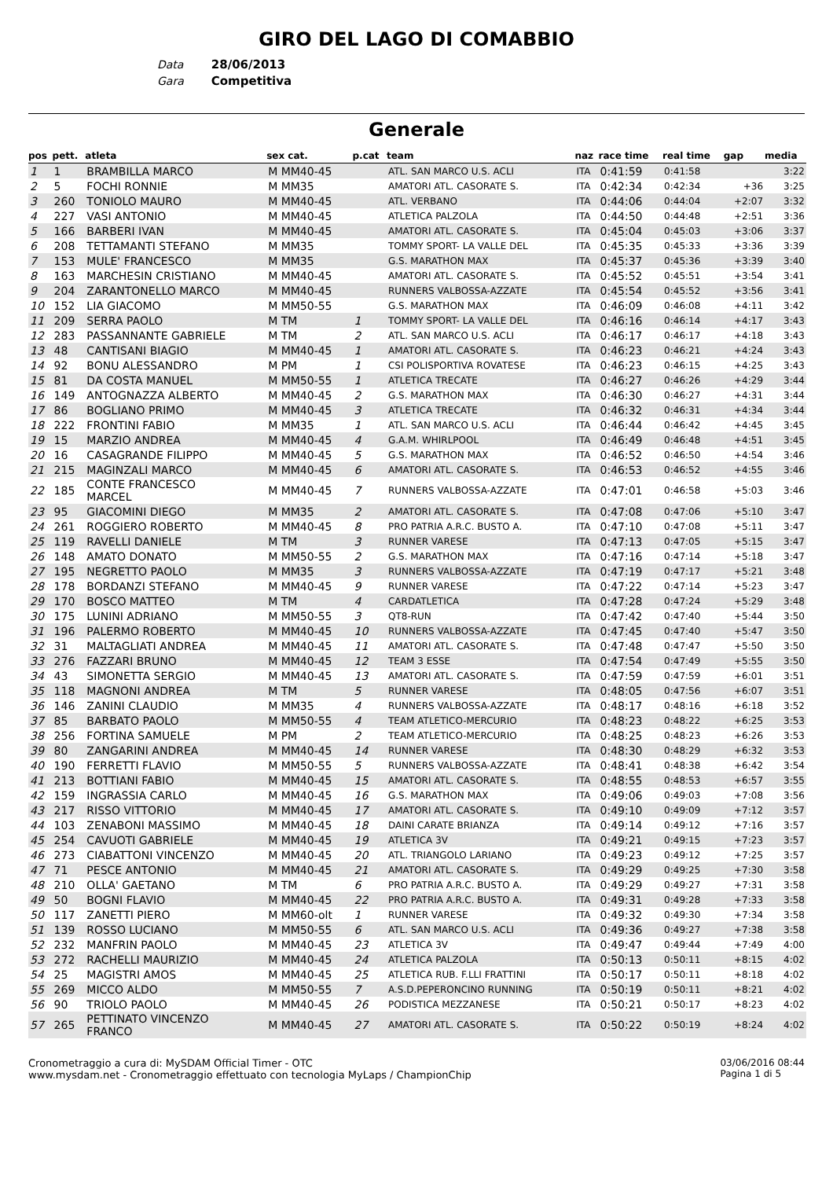GIRO DEL LAGO DI COMABBIO
Data 28/06/2013
Gara Competitiva
Generale
| pos | pett. | atleta | sex cat. | p.cat | team | naz | race time | real time | gap | media |
| --- | --- | --- | --- | --- | --- | --- | --- | --- | --- | --- |
| 1 | 1 | BRAMBILLA MARCO | M MM40-45 | | ATL. SAN MARCO U.S. ACLI | ITA | 0:41:59 | 0:41:58 | | 3:22 |
| 2 | 5 | FOCHI RONNIE | M MM35 | | AMATORI ATL. CASORATE S. | ITA | 0:42:34 | 0:42:34 | +36 | 3:25 |
| 3 | 260 | TONIOLO MAURO | M MM40-45 | | ATL. VERBANO | ITA | 0:44:06 | 0:44:04 | +2:07 | 3:32 |
| 4 | 227 | VASI ANTONIO | M MM40-45 | | ATLETICA PALZOLA | ITA | 0:44:50 | 0:44:48 | +2:51 | 3:36 |
| 5 | 166 | BARBERI IVAN | M MM40-45 | | AMATORI ATL. CASORATE S. | ITA | 0:45:04 | 0:45:03 | +3:06 | 3:37 |
| 6 | 208 | TETTAMANTI STEFANO | M MM35 | | TOMMY SPORT- LA VALLE DEL | ITA | 0:45:35 | 0:45:33 | +3:36 | 3:39 |
| 7 | 153 | MULE' FRANCESCO | M MM35 | | G.S. MARATHON MAX | ITA | 0:45:37 | 0:45:36 | +3:39 | 3:40 |
| 8 | 163 | MARCHESIN CRISTIANO | M MM40-45 | | AMATORI ATL. CASORATE S. | ITA | 0:45:52 | 0:45:51 | +3:54 | 3:41 |
| 9 | 204 | ZARANTONELLO MARCO | M MM40-45 | | RUNNERS VALBOSSA-AZZATE | ITA | 0:45:54 | 0:45:52 | +3:56 | 3:41 |
| 10 | 152 | LIA GIACOMO | M MM50-55 | | G.S. MARATHON MAX | ITA | 0:46:09 | 0:46:08 | +4:11 | 3:42 |
| 11 | 209 | SERRA PAOLO | M TM | 1 | TOMMY SPORT- LA VALLE DEL | ITA | 0:46:16 | 0:46:14 | +4:17 | 3:43 |
| 12 | 283 | PASSANNANTE GABRIELE | M TM | 2 | ATL. SAN MARCO U.S. ACLI | ITA | 0:46:17 | 0:46:17 | +4:18 | 3:43 |
| 13 | 48 | CANTISANI BIAGIO | M MM40-45 | 1 | AMATORI ATL. CASORATE S. | ITA | 0:46:23 | 0:46:21 | +4:24 | 3:43 |
| 14 | 92 | BONU ALESSANDRO | M PM | 1 | CSI POLISPORTIVA ROVATESE | ITA | 0:46:23 | 0:46:15 | +4:25 | 3:43 |
| 15 | 81 | DA COSTA MANUEL | M MM50-55 | 1 | ATLETICA TRECATE | ITA | 0:46:27 | 0:46:26 | +4:29 | 3:44 |
| 16 | 149 | ANTOGNAZZA ALBERTO | M MM40-45 | 2 | G.S. MARATHON MAX | ITA | 0:46:30 | 0:46:27 | +4:31 | 3:44 |
| 17 | 86 | BOGLIANO PRIMO | M MM40-45 | 3 | ATLETICA TRECATE | ITA | 0:46:32 | 0:46:31 | +4:34 | 3:44 |
| 18 | 222 | FRONTINI FABIO | M MM35 | 1 | ATL. SAN MARCO U.S. ACLI | ITA | 0:46:44 | 0:46:42 | +4:45 | 3:45 |
| 19 | 15 | MARZIO ANDREA | M MM40-45 | 4 | G.A.M. WHIRLPOOL | ITA | 0:46:49 | 0:46:48 | +4:51 | 3:45 |
| 20 | 16 | CASAGRANDE FILIPPO | M MM40-45 | 5 | G.S. MARATHON MAX | ITA | 0:46:52 | 0:46:50 | +4:54 | 3:46 |
| 21 | 215 | MAGINZALI MARCO | M MM40-45 | 6 | AMATORI ATL. CASORATE S. | ITA | 0:46:53 | 0:46:52 | +4:55 | 3:46 |
| 22 | 185 | CONTE FRANCESCO MARCEL | M MM40-45 | 7 | RUNNERS VALBOSSA-AZZATE | ITA | 0:47:01 | 0:46:58 | +5:03 | 3:46 |
| 23 | 95 | GIACOMINI DIEGO | M MM35 | 2 | AMATORI ATL. CASORATE S. | ITA | 0:47:08 | 0:47:06 | +5:10 | 3:47 |
| 24 | 261 | ROGGIERO ROBERTO | M MM40-45 | 8 | PRO PATRIA A.R.C. BUSTO A. | ITA | 0:47:10 | 0:47:08 | +5:11 | 3:47 |
| 25 | 119 | RAVELLI DANIELE | M TM | 3 | RUNNER VARESE | ITA | 0:47:13 | 0:47:05 | +5:15 | 3:47 |
| 26 | 148 | AMATO DONATO | M MM50-55 | 2 | G.S. MARATHON MAX | ITA | 0:47:16 | 0:47:14 | +5:18 | 3:47 |
| 27 | 195 | NEGRETTO PAOLO | M MM35 | 3 | RUNNERS VALBOSSA-AZZATE | ITA | 0:47:19 | 0:47:17 | +5:21 | 3:48 |
| 28 | 178 | BORDANZI STEFANO | M MM40-45 | 9 | RUNNER VARESE | ITA | 0:47:22 | 0:47:14 | +5:23 | 3:47 |
| 29 | 170 | BOSCO MATTEO | M TM | 4 | CARDATLETICA | ITA | 0:47:28 | 0:47:24 | +5:29 | 3:48 |
| 30 | 175 | LUNINI ADRIANO | M MM50-55 | 3 | QT8-RUN | ITA | 0:47:42 | 0:47:40 | +5:44 | 3:50 |
| 31 | 196 | PALERMO ROBERTO | M MM40-45 | 10 | RUNNERS VALBOSSA-AZZATE | ITA | 0:47:45 | 0:47:40 | +5:47 | 3:50 |
| 32 | 31 | MALTAGLIATI ANDREA | M MM40-45 | 11 | AMATORI ATL. CASORATE S. | ITA | 0:47:48 | 0:47:47 | +5:50 | 3:50 |
| 33 | 276 | FAZZARI BRUNO | M MM40-45 | 12 | TEAM 3 ESSE | ITA | 0:47:54 | 0:47:49 | +5:55 | 3:50 |
| 34 | 43 | SIMONETTA SERGIO | M MM40-45 | 13 | AMATORI ATL. CASORATE S. | ITA | 0:47:59 | 0:47:59 | +6:01 | 3:51 |
| 35 | 118 | MAGNONI ANDREA | M TM | 5 | RUNNER VARESE | ITA | 0:48:05 | 0:47:56 | +6:07 | 3:51 |
| 36 | 146 | ZANINI CLAUDIO | M MM35 | 4 | RUNNERS VALBOSSA-AZZATE | ITA | 0:48:17 | 0:48:16 | +6:18 | 3:52 |
| 37 | 85 | BARBATO PAOLO | M MM50-55 | 4 | TEAM ATLETICO-MERCURIO | ITA | 0:48:23 | 0:48:22 | +6:25 | 3:53 |
| 38 | 256 | FORTINA SAMUELE | M PM | 2 | TEAM ATLETICO-MERCURIO | ITA | 0:48:25 | 0:48:23 | +6:26 | 3:53 |
| 39 | 80 | ZANGARINI ANDREA | M MM40-45 | 14 | RUNNER VARESE | ITA | 0:48:30 | 0:48:29 | +6:32 | 3:53 |
| 40 | 190 | FERRETTI FLAVIO | M MM50-55 | 5 | RUNNERS VALBOSSA-AZZATE | ITA | 0:48:41 | 0:48:38 | +6:42 | 3:54 |
| 41 | 213 | BOTTIANI FABIO | M MM40-45 | 15 | AMATORI ATL. CASORATE S. | ITA | 0:48:55 | 0:48:53 | +6:57 | 3:55 |
| 42 | 159 | INGRASSIA CARLO | M MM40-45 | 16 | G.S. MARATHON MAX | ITA | 0:49:06 | 0:49:03 | +7:08 | 3:56 |
| 43 | 217 | RISSO VITTORIO | M MM40-45 | 17 | AMATORI ATL. CASORATE S. | ITA | 0:49:10 | 0:49:09 | +7:12 | 3:57 |
| 44 | 103 | ZENABONI MASSIMO | M MM40-45 | 18 | DAINI CARATE BRIANZA | ITA | 0:49:14 | 0:49:12 | +7:16 | 3:57 |
| 45 | 254 | CAVUOTI GABRIELE | M MM40-45 | 19 | ATLETICA 3V | ITA | 0:49:21 | 0:49:15 | +7:23 | 3:57 |
| 46 | 273 | CIABATTONI VINCENZO | M MM40-45 | 20 | ATL. TRIANGOLO LARIANO | ITA | 0:49:23 | 0:49:12 | +7:25 | 3:57 |
| 47 | 71 | PESCE ANTONIO | M MM40-45 | 21 | AMATORI ATL. CASORATE S. | ITA | 0:49:29 | 0:49:25 | +7:30 | 3:58 |
| 48 | 210 | OLLA' GAETANO | M TM | 6 | PRO PATRIA A.R.C. BUSTO A. | ITA | 0:49:29 | 0:49:27 | +7:31 | 3:58 |
| 49 | 50 | BOGNI FLAVIO | M MM40-45 | 22 | PRO PATRIA A.R.C. BUSTO A. | ITA | 0:49:31 | 0:49:28 | +7:33 | 3:58 |
| 50 | 117 | ZANETTI PIERO | M MM60-olt | 1 | RUNNER VARESE | ITA | 0:49:32 | 0:49:30 | +7:34 | 3:58 |
| 51 | 139 | ROSSO LUCIANO | M MM50-55 | 6 | ATL. SAN MARCO U.S. ACLI | ITA | 0:49:36 | 0:49:27 | +7:38 | 3:58 |
| 52 | 232 | MANFRIN PAOLO | M MM40-45 | 23 | ATLETICA 3V | ITA | 0:49:47 | 0:49:44 | +7:49 | 4:00 |
| 53 | 272 | RACHELLI MAURIZIO | M MM40-45 | 24 | ATLETICA PALZOLA | ITA | 0:50:13 | 0:50:11 | +8:15 | 4:02 |
| 54 | 25 | MAGISTRI AMOS | M MM40-45 | 25 | ATLETICA RUB. F.LLI FRATTINI | ITA | 0:50:17 | 0:50:11 | +8:18 | 4:02 |
| 55 | 269 | MICCO ALDO | M MM50-55 | 7 | A.S.D.PEPERONCINO RUNNING | ITA | 0:50:19 | 0:50:11 | +8:21 | 4:02 |
| 56 | 90 | TRIOLO PAOLO | M MM40-45 | 26 | PODISTICA MEZZANESE | ITA | 0:50:21 | 0:50:17 | +8:23 | 4:02 |
| 57 | 265 | PETTINATO VINCENZO FRANCO | M MM40-45 | 27 | AMATORI ATL. CASORATE S. | ITA | 0:50:22 | 0:50:19 | +8:24 | 4:02 |
Cronometraggio a cura di: MySDAM Official Timer - OTC
www.mysdam.net - Cronometraggio effettuato con tecnologia MyLaps / ChampionChip
03/06/2016 08:44
Pagina 1 di 5